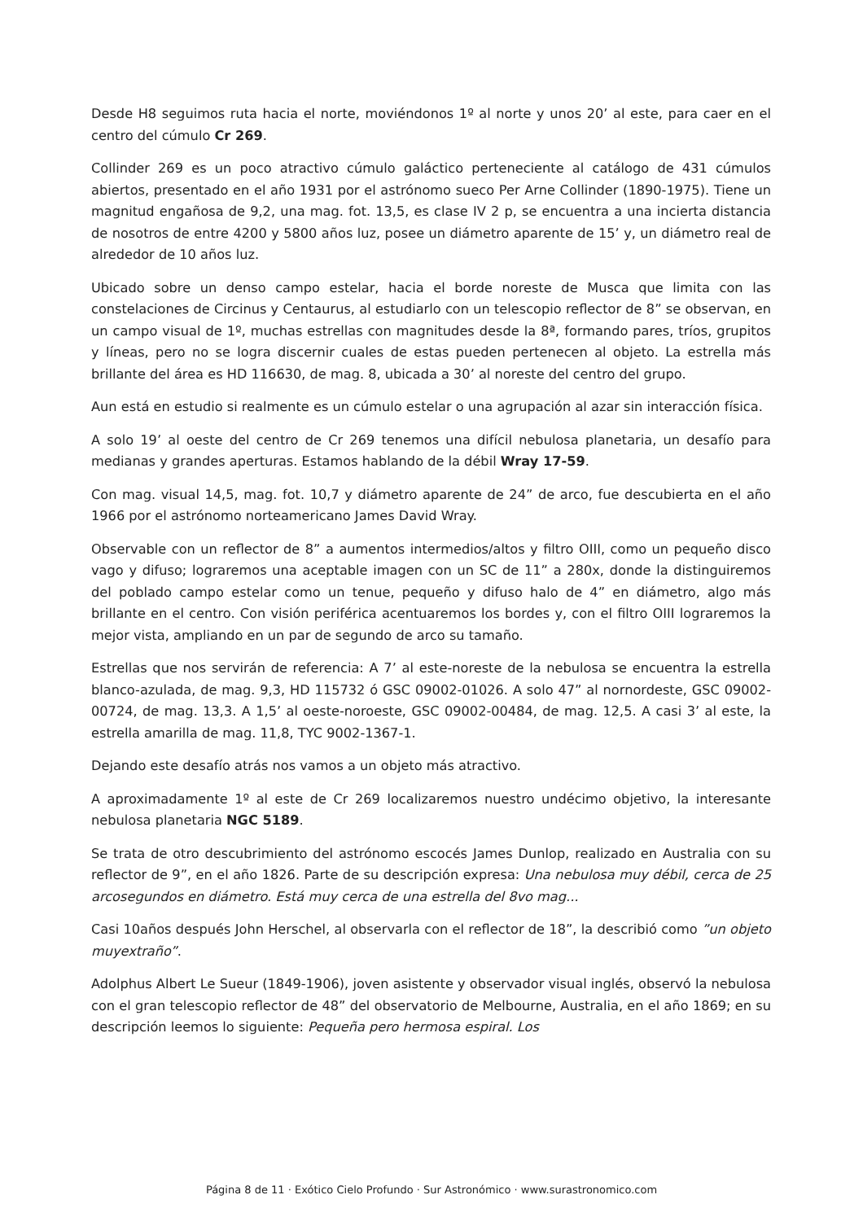Desde H8 seguimos ruta hacia el norte, moviéndonos 1º al norte y unos 20’ al este, para caer en el centro del cúmulo Cr 269.
Collinder 269 es un poco atractivo cúmulo galáctico perteneciente al catálogo de 431 cúmulos abiertos, presentado en el año 1931 por el astrónomo sueco Per Arne Collinder (1890-1975). Tiene un magnitud engañosa de 9,2, una mag. fot. 13,5, es clase IV 2 p, se encuentra a una incierta distancia de nosotros de entre 4200 y 5800 años luz, posee un diámetro aparente de 15’ y, un diámetro real de alrededor de 10 años luz.
Ubicado sobre un denso campo estelar, hacia el borde noreste de Musca que limita con las constelaciones de Circinus y Centaurus, al estudiarlo con un telescopio reflector de 8” se observan, en un campo visual de 1º, muchas estrellas con magnitudes desde la 8ª, formando pares, tríos, grupitos y líneas, pero no se logra discernir cuales de estas pueden pertenecen al objeto. La estrella más brillante del área es HD 116630, de mag. 8, ubicada a 30’ al noreste del centro del grupo.
Aun está en estudio si realmente es un cúmulo estelar o una agrupación al azar sin interacción física.
A solo 19’ al oeste del centro de Cr 269 tenemos una difícil nebulosa planetaria, un desafío para medianas y grandes aperturas. Estamos hablando de la débil Wray 17-59.
Con mag. visual 14,5, mag. fot. 10,7 y diámetro aparente de 24” de arco, fue descubierta en el año 1966 por el astrónomo norteamericano James David Wray.
Observable con un reflector de 8” a aumentos intermedios/altos y filtro OIII, como un pequeño disco vago y difuso; lograremos una aceptable imagen con un SC de 11” a 280x, donde la distinguiremos del poblado campo estelar como un tenue, pequeño y difuso halo de 4” en diámetro, algo más brillante en el centro. Con visión periférica acentuaremos los bordes y, con el filtro OIII lograremos la mejor vista, ampliando en un par de segundo de arco su tamaño.
Estrellas que nos servirán de referencia: A 7’ al este-noreste de la nebulosa se encuentra la estrella blanco-azulada, de mag. 9,3, HD 115732 ó GSC 09002-01026. A solo 47” al nornordeste, GSC 09002-00724, de mag. 13,3. A 1,5’ al oeste-noroeste, GSC 09002-00484, de mag. 12,5. A casi 3’ al este, la estrella amarilla de mag. 11,8, TYC 9002-1367-1.
Dejando este desafío atrás nos vamos a un objeto más atractivo.
A aproximadamente 1º al este de Cr 269 localizaremos nuestro undécimo objetivo, la interesante nebulosa planetaria NGC 5189.
Se trata de otro descubrimiento del astrónomo escocés James Dunlop, realizado en Australia con su reflector de 9”, en el año 1826. Parte de su descripción expresa: Una nebulosa muy débil, cerca de 25 arcosegundos en diámetro. Está muy cerca de una estrella del 8vo mag...
Casi 10años después John Herschel, al observarla con el reflector de 18”, la describió como ”un objeto muyextraño”.
Adolphus Albert Le Sueur (1849-1906), joven asistente y observador visual inglés, observó la nebulosa con el gran telescopio reflector de 48” del observatorio de Melbourne, Australia, en el año 1869; en su descripción leemos lo siguiente: Pequeña pero hermosa espiral. Los
Página 8 de 11 · Exótico Cielo Profundo · Sur Astronómico · www.surastronomico.com